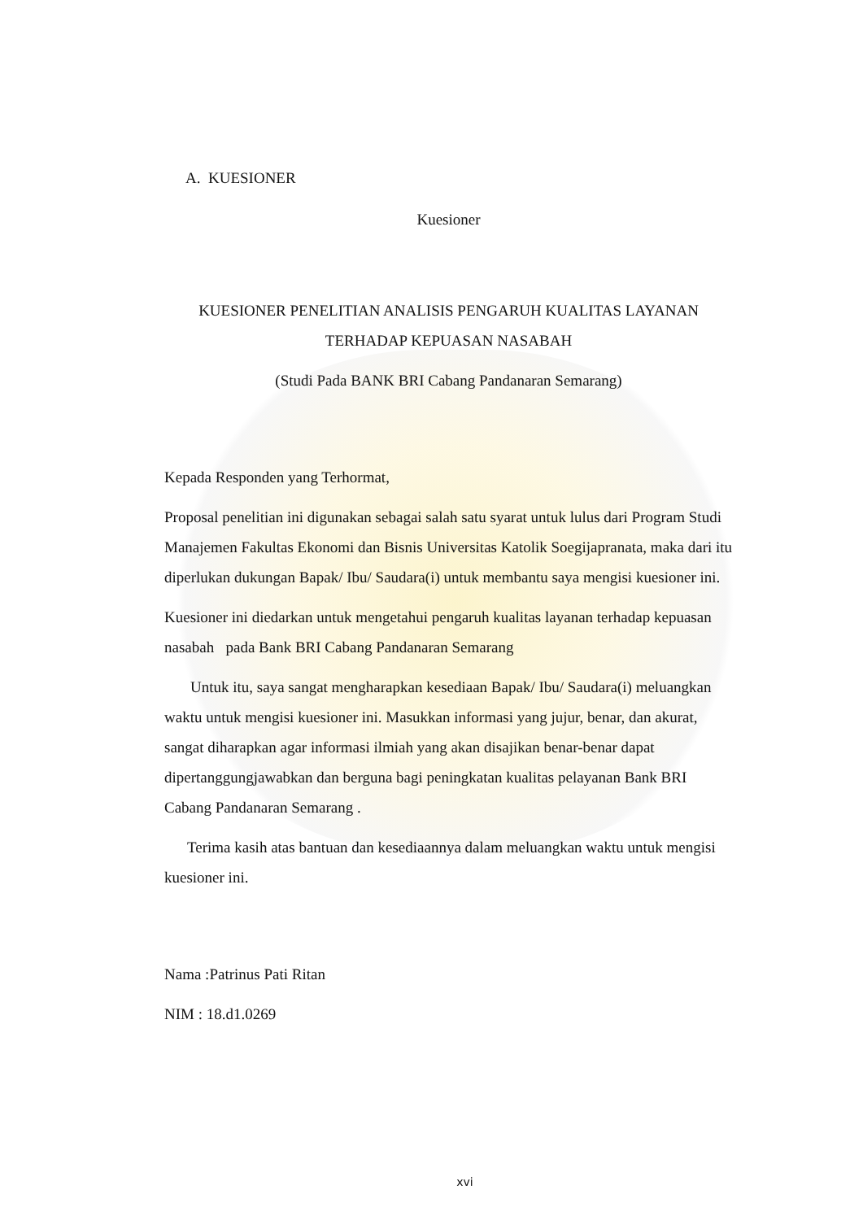A. KUESIONER
Kuesioner
KUESIONER PENELITIAN ANALISIS PENGARUH KUALITAS LAYANAN TERHADAP KEPUASAN NASABAH
(Studi Pada BANK BRI Cabang Pandanaran Semarang)
Kepada Responden yang Terhormat,
Proposal penelitian ini digunakan sebagai salah satu syarat untuk lulus dari Program Studi Manajemen Fakultas Ekonomi dan Bisnis Universitas Katolik Soegijapranata, maka dari itu diperlukan dukungan Bapak/ Ibu/ Saudara(i) untuk membantu saya mengisi kuesioner ini.
Kuesioner ini diedarkan untuk mengetahui pengaruh kualitas layanan terhadap kepuasan nasabah pada Bank BRI Cabang Pandanaran Semarang
Untuk itu, saya sangat mengharapkan kesediaan Bapak/ Ibu/ Saudara(i) meluangkan waktu untuk mengisi kuesioner ini. Masukkan informasi yang jujur, benar, dan akurat, sangat diharapkan agar informasi ilmiah yang akan disajikan benar-benar dapat dipertanggungjawabkan dan berguna bagi peningkatan kualitas pelayanan Bank BRI Cabang Pandanaran Semarang .
Terima kasih atas bantuan dan kesediaannya dalam meluangkan waktu untuk mengisi kuesioner ini.
Nama :Patrinus Pati Ritan
NIM : 18.d1.0269
xvi